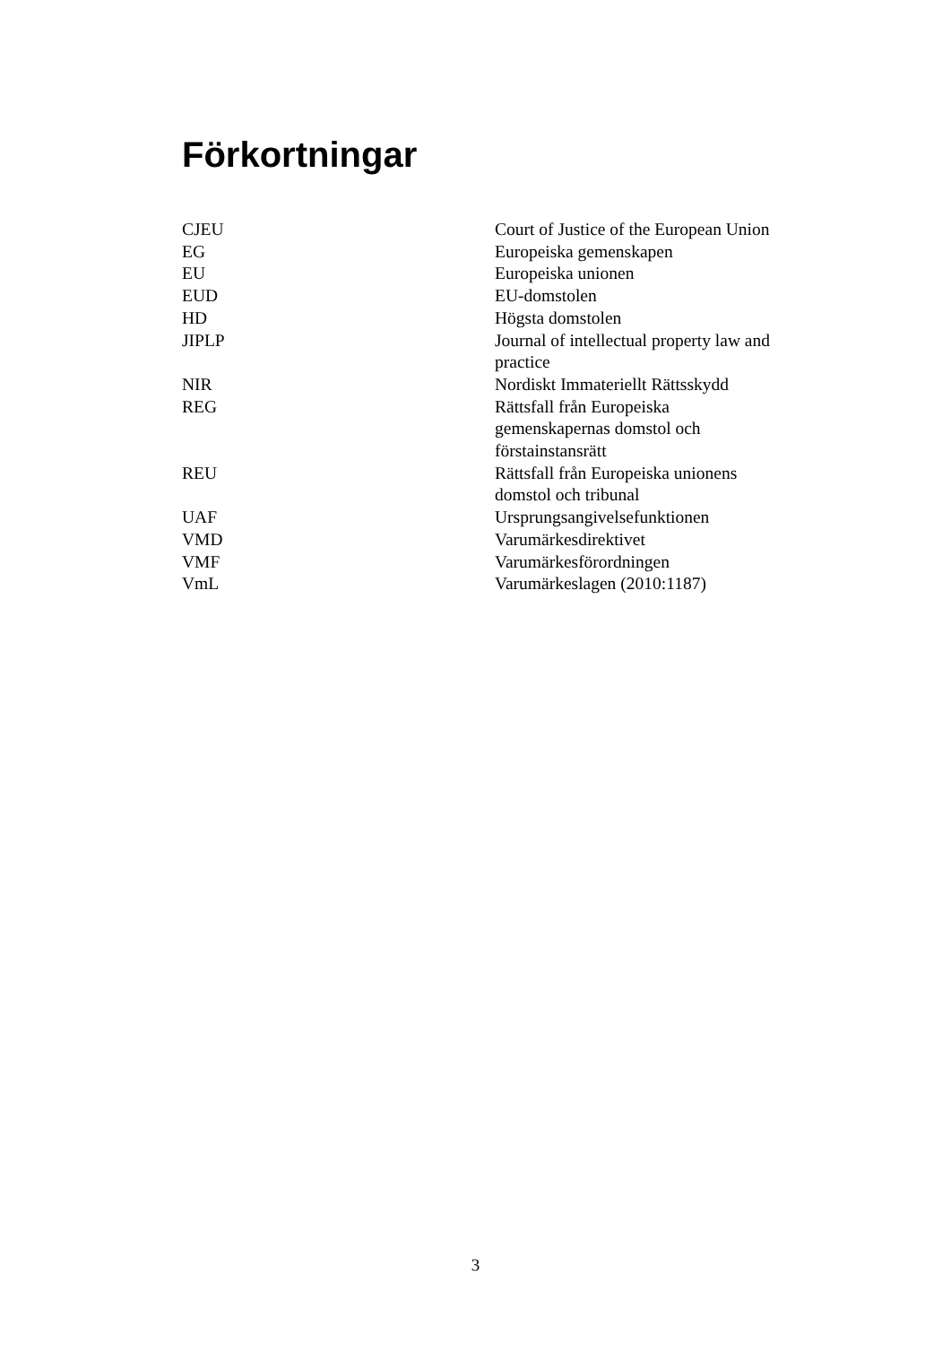Förkortningar
| CJEU | Court of Justice of the European Union |
| EG | Europeiska gemenskapen |
| EU | Europeiska unionen |
| EUD | EU-domstolen |
| HD | Högsta domstolen |
| JIPLP | Journal of intellectual property law and practice |
| NIR | Nordiskt Immateriellt Rättsskydd |
| REG | Rättsfall från Europeiska gemenskapernas domstol och förstainstansrätt |
| REU | Rättsfall från Europeiska unionens domstol och tribunal |
| UAF | Ursprungsangivelsefunktionen |
| VMD | Varumärkesdirektivet |
| VMF | Varumärkesförordningen |
| VmL | Varumärkeslagen (2010:1187) |
3